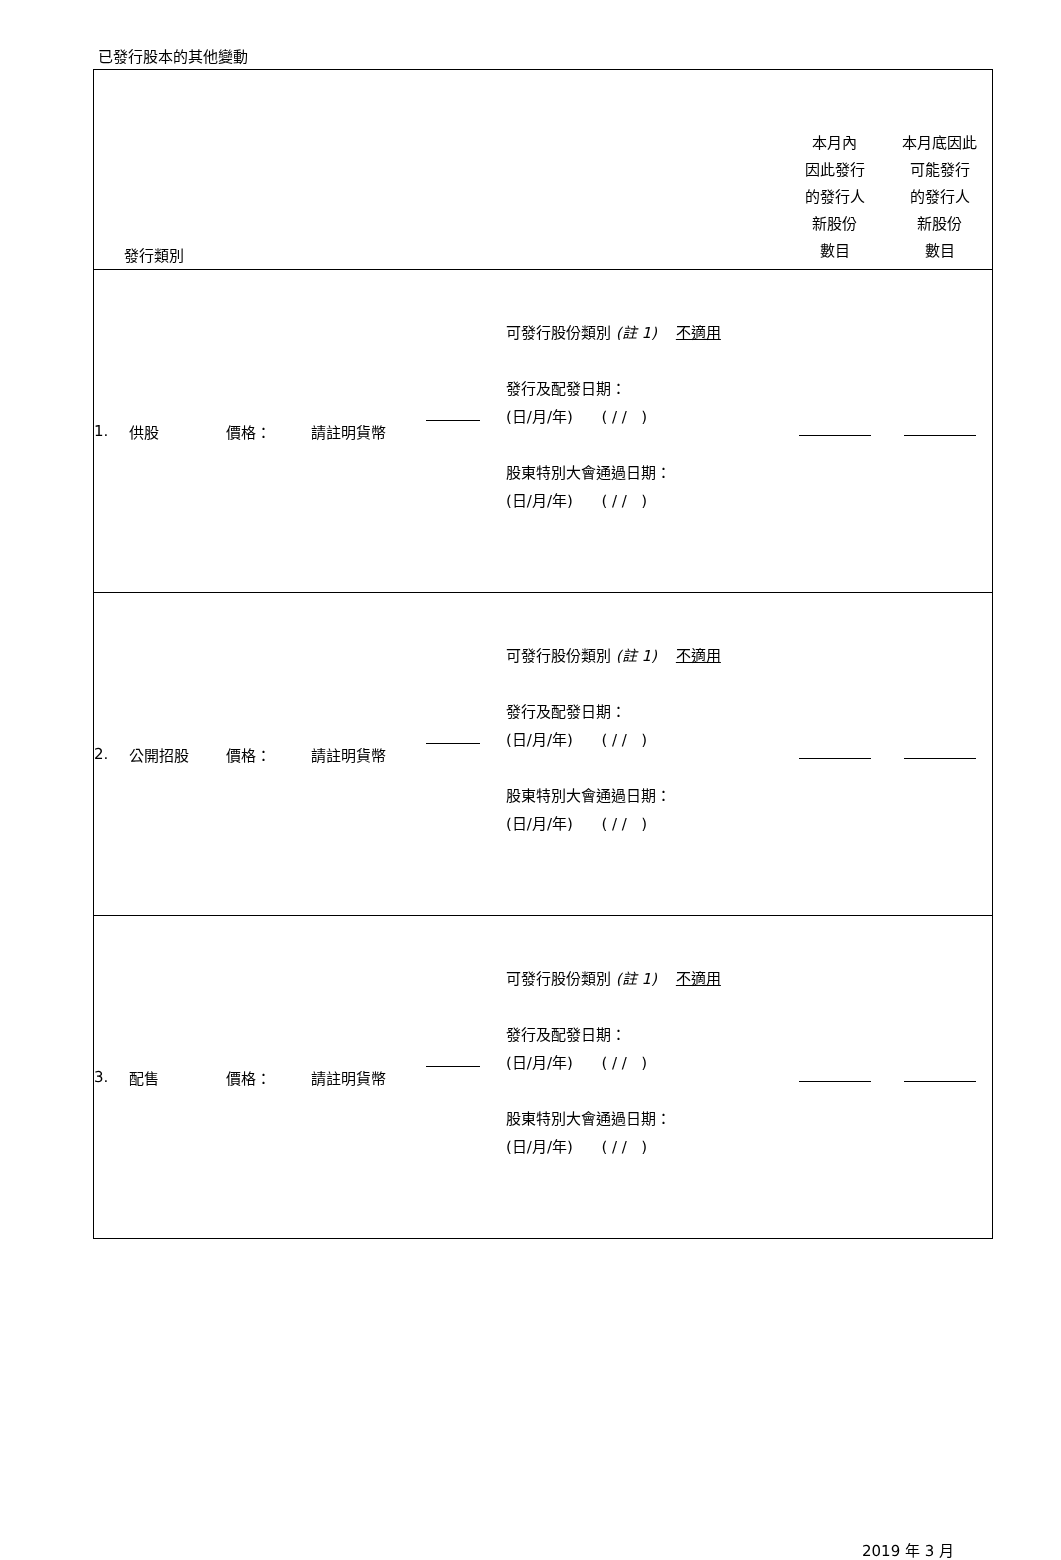已發行股本的其他變動
| 發行類別 | | | | | | 本月內 因此發行 的發行人 新股份 數目 | 本月底因此 可能發行 的發行人 新股份 數目 |
| 1. | 供股 | 價格： | 請註明貨幣 | | 可發行股份類別 (註 1) 不適用 發行及配發日期： (日/月/年) ( / / ) 股東特別大會通過日期： (日/月/年) ( / / ) | | |
| 2. | 公開招股 | 價格： | 請註明貨幣 | | 可發行股份類別 (註 1) 不適用 發行及配發日期： (日/月/年) ( / / ) 股東特別大會通過日期： (日/月/年) ( / / ) | | |
| 3. | 配售 | 價格： | 請註明貨幣 | | 可發行股份類別 (註 1) 不適用 發行及配發日期： (日/月/年) ( / / ) 股東特別大會通過日期： (日/月/年) ( / / ) | | |
2019 年 3 月